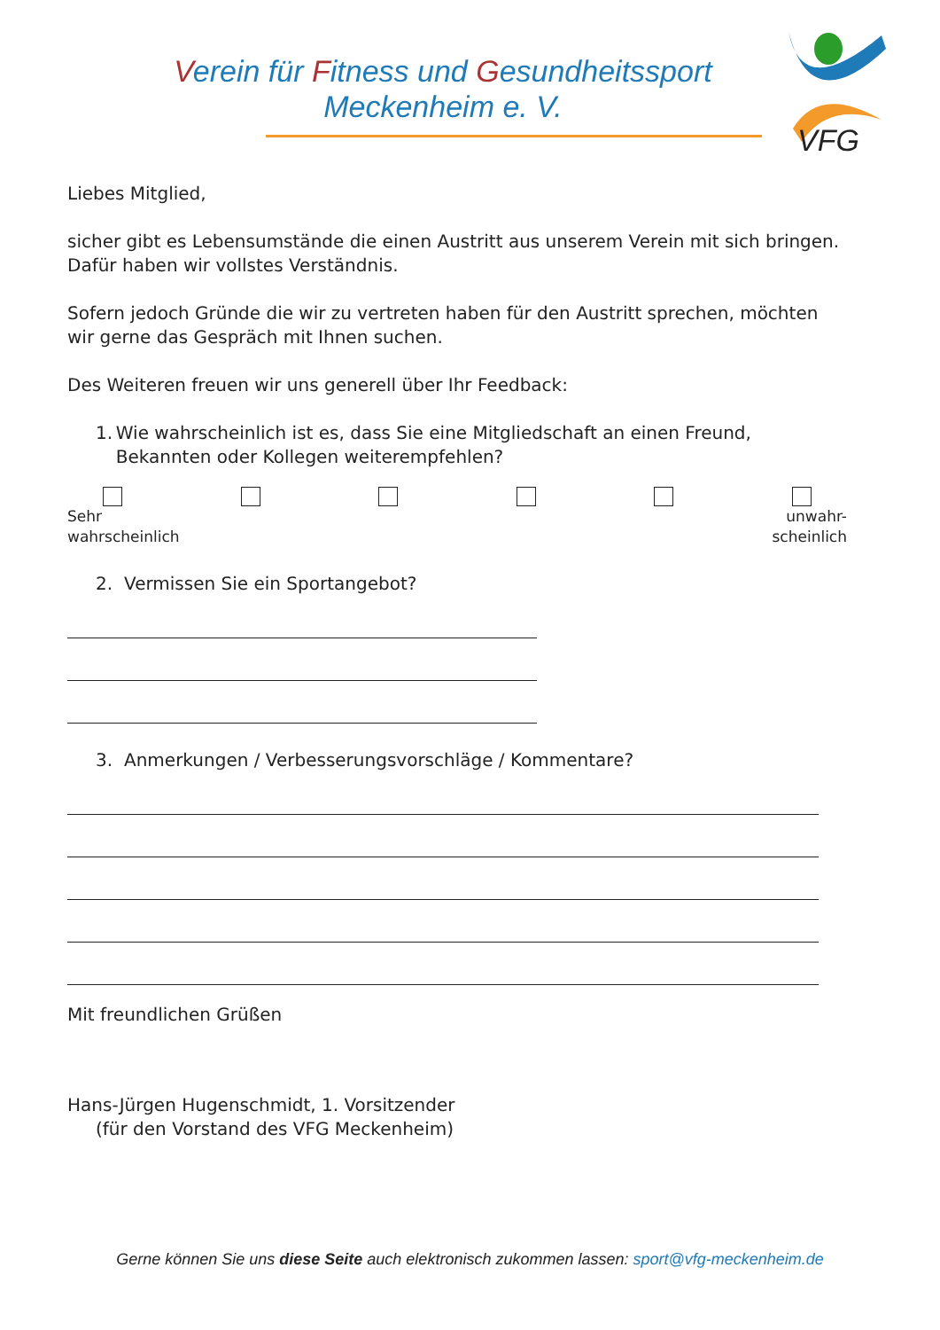Verein für Fitness und Gesundheitssport
Meckenheim e. V.
VFG
Liebes Mitglied,
sicher gibt es Lebensumstände die einen Austritt aus unserem Verein mit sich bringen. Dafür haben wir vollstes Verständnis.
Sofern jedoch Gründe die wir zu vertreten haben für den Austritt sprechen, möchten wir gerne das Gespräch mit Ihnen suchen.
Des Weiteren freuen wir uns generell über Ihr Feedback:
1. Wie wahrscheinlich ist es, dass Sie eine Mitgliedschaft an einen Freund, Bekannten oder Kollegen weiterempfehlen?
Sehr
wahrscheinlich unwahr-
scheinlich
2. Vermissen Sie ein Sportangebot?
3. Anmerkungen / Verbesserungsvorschläge / Kommentare?
Mit freundlichen Grüßen
Hans-Jürgen Hugenschmidt, 1. Vorsitzender
(für den Vorstand des VFG Meckenheim)
Gerne können Sie uns diese Seite auch elektronisch zukommen lassen: sport@vfg-meckenheim.de